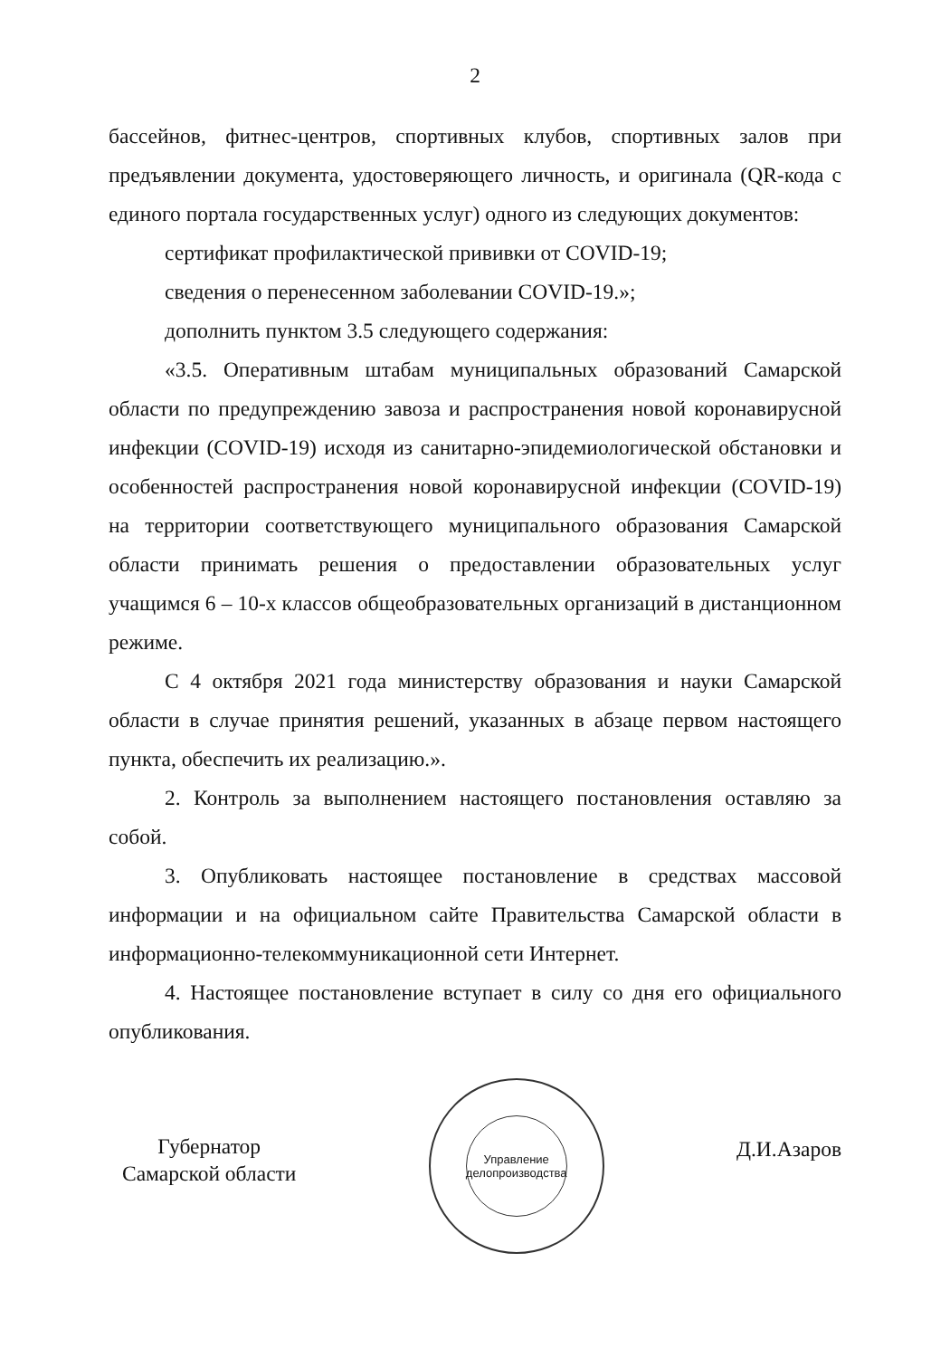2
бассейнов, фитнес-центров, спортивных клубов, спортивных залов при предъявлении документа, удостоверяющего личность, и оригинала (QR-кода с единого портала государственных услуг) одного из следующих документов:
сертификат профилактической прививки от COVID-19;
сведения о перенесенном заболевании COVID-19.»;
дополнить пунктом 3.5 следующего содержания:
«3.5. Оперативным штабам муниципальных образований Самарской области по предупреждению завоза и распространения новой коронавирусной инфекции (COVID-19) исходя из санитарно-эпидемиологической обстановки и особенностей распространения новой коронавирусной инфекции (COVID-19) на территории соответствующего муниципального образования Самарской области принимать решения о предоставлении образовательных услуг учащимся 6 – 10-х классов общеобразовательных организаций в дистанционном режиме.
С 4 октября 2021 года министерству образования и науки Самарской области в случае принятия решений, указанных в абзаце первом настоящего пункта, обеспечить их реализацию.».
2. Контроль за выполнением настоящего постановления оставляю за собой.
3. Опубликовать настоящее постановление в средствах массовой информации и на официальном сайте Правительства Самарской области в информационно-телекоммуникационной сети Интернет.
4. Настоящее постановление вступает в силу со дня его официального опубликования.
Губернатор
Самарской области
Управление делопроизводства
Д.И.Азаров